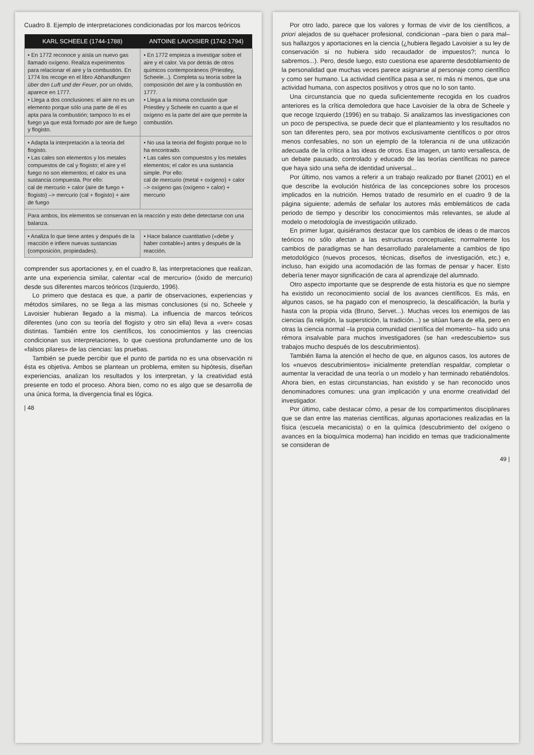Cuadro 8. Ejemplo de interpretaciones condicionadas por los marcos teóricos
| KARL SCHEELE (1744-1788) | ANTOINE LAVOISIER (1742-1794) |
| --- | --- |
| • En 1772 reconoce y aísla un nuevo gas llamado oxígeno. Realiza experimentos para relacionar el aire y la combustión. En 1774 los recoge en el libro Abhandlungen über den Luft und der Feuer , por un olvido, aparece en 1777. • Llega a dos conclusiones: el aire no es un elemento porque sólo una parte de él es apta para la combustión; tampoco lo es el fuego ya que está formado por aire de fuego y flogisto. | • En 1772 empieza a investigar sobre el aire y el calor. Va por detrás de otros químicos contemporáneos (Priestley, Scheele...). Completa su teoría sobre la composición del aire y la combustión en 1777. • Llega a la misma conclusión que Priestley y Scheele en cuanto a que el oxígeno es la parte del aire que permite la combustión. |
| • Adapta la interpretación a la teoría del flogisto. • Las cales son elementos y los metales compuestos de cal y flogisto; el aire y el fuego no son elementos; el calor es una sustancia compuesta. Por ello: cal de mercurio + calor (aire de fuego + flogisto) –> mercurio (cal + flogisto) + aire de fuego | • No usa la teoría del flogisto porque no lo ha encontrado. • Las cales son compuestos y los metales elementos; el calor es una sustancia simple. Por ello: cal de mercurio (metal + oxígeno) + calor –> oxígeno gas (oxígeno + calor) + mercurio |
| Para ambos, los elementos se conservan en la reacción y esto debe detectarse con una balanza. | |
| • Analiza lo que tiene antes y después de la reacción e infiere nuevas sustancias (composición, propiedades). | • Hace balance cuantitativo («debe y haber contable») antes y después de la reacción. |
comprender sus aportaciones y, en el cuadro 8, las interpretaciones que realizan, ante una experiencia similar, calentar «cal de mercurio» (óxido de mercurio) desde sus diferentes marcos teóricos (Izquierdo, 1996).
Lo primero que destaca es que, a partir de observaciones, experiencias y métodos similares, no se llega a las mismas conclusiones (si no, Scheele y Lavoisier hubieran llegado a la misma). La influencia de marcos teóricos diferentes (uno con su teoría del flogisto y otro sin ella) lleva a «ver» cosas distintas. También entre los científicos, los conocimientos y las creencias condicionan sus interpretaciones, lo que cuestiona profundamente uno de los «falsos pilares» de las ciencias: las pruebas.
También se puede percibir que el punto de partida no es una observación ni ésta es objetiva. Ambos se plantean un problema, emiten su hipótesis, diseñan experiencias, analizan los resultados y los interpretan, y la creatividad está presente en todo el proceso. Ahora bien, como no es algo que se desarrolla de una única forma, la divergencia final es lógica.
| 48
Por otro lado, parece que los valores y formas de vivir de los científicos, a priori alejados de su quehacer profesional, condicionan –para bien o para mal– sus hallazgos y aportaciones en la ciencia (¿hubiera llegado Lavoisier a su ley de conservación si no hubiera sido recaudador de impuestos?; nunca lo sabremos...). Pero, desde luego, esto cuestiona ese aparente desdoblamiento de la personalidad que muchas veces parece asignarse al personaje como científico y como ser humano. La actividad científica pasa a ser, ni más ni menos, que una actividad humana, con aspectos positivos y otros que no lo son tanto.
Una circunstancia que no queda suficientemente recogida en los cuadros anteriores es la crítica demoledora que hace Lavoisier de la obra de Scheele y que recoge Izquierdo (1996) en su trabajo. Si analizamos las investigaciones con un poco de perspectiva, se puede decir que el planteamiento y los resultados no son tan diferentes pero, sea por motivos exclusivamente científicos o por otros menos confesables, no son un ejemplo de la tolerancia ni de una utilización adecuada de la crítica a las ideas de otros. Esa imagen, un tanto versallesca, de un debate pausado, controlado y educado de las teorías científicas no parece que haya sido una seña de identidad universal...
Por último, nos vamos a referir a un trabajo realizado por Banet (2001) en el que describe la evolución histórica de las concepciones sobre los procesos implicados en la nutrición. Hemos tratado de resumirlo en el cuadro 9 de la página siguiente; además de señalar los autores más emblemáticos de cada periodo de tiempo y describir los conocimientos más relevantes, se alude al modelo o metodología de investigación utilizado.
En primer lugar, quisiéramos destacar que los cambios de ideas o de marcos teóricos no sólo afectan a las estructuras conceptuales; normalmente los cambios de paradigmas se han desarrollado paralelamente a cambios de tipo metodológico (nuevos procesos, técnicas, diseños de investigación, etc.) e, incluso, han exigido una acomodación de las formas de pensar y hacer. Esto debería tener mayor significación de cara al aprendizaje del alumnado.
Otro aspecto importante que se desprende de esta historia es que no siempre ha existido un reconocimiento social de los avances científicos. Es más, en algunos casos, se ha pagado con el menosprecio, la descalificación, la burla y hasta con la propia vida (Bruno, Servet...). Muchas veces los enemigos de las ciencias (la religión, la superstición, la tradición...) se sitúan fuera de ella, pero en otras la ciencia normal –la propia comunidad científica del momento– ha sido una rémora insalvable para muchos investigadores (se han «redescubierto» sus trabajos mucho después de los descubrimientos).
También llama la atención el hecho de que, en algunos casos, los autores de los «nuevos descubrimientos» inicialmente pretendían respaldar, completar o aumentar la veracidad de una teoría o un modelo y han terminado rebatiéndolos. Ahora bien, en estas circunstancias, han existido y se han reconocido unos denominadores comunes: una gran implicación y una enorme creatividad del investigador.
Por último, cabe destacar cómo, a pesar de los compartimentos disciplinares que se dan entre las materias científicas, algunas aportaciones realizadas en la física (escuela mecanicista) o en la química (descubrimiento del oxígeno o avances en la bioquímica moderna) han incidido en temas que tradicionalmente se consideran de
49 |